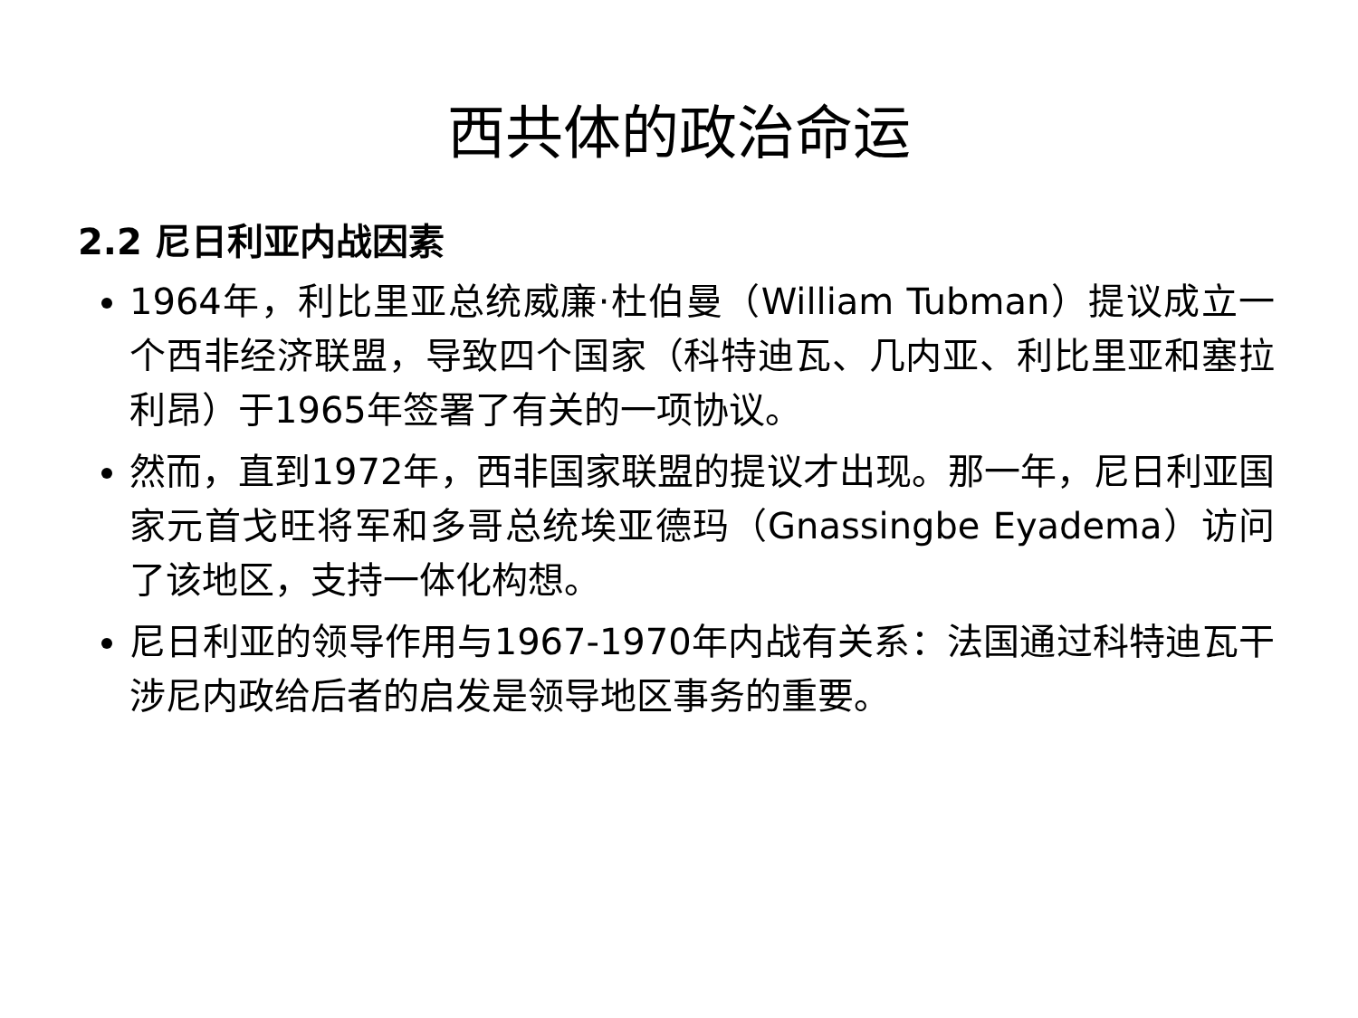西共体的政治命运
2.2 尼日利亚内战因素
1964年，利比里亚总统威廉·杜伯曼（William Tubman）提议成立一个西非经济联盟，导致四个国家（科特迪瓦、几内亚、利比里亚和塞拉利昂）于1965年签署了有关的一项协议。
然而，直到1972年，西非国家联盟的提议才出现。那一年，尼日利亚国家元首戈旺将军和多哥总统埃亚德玛（Gnassingbe Eyadema）访问了该地区，支持一体化构想。
尼日利亚的领导作用与1967-1970年内战有关系：法国通过科特迪瓦干涉尼内政给后者的启发是领导地区事务的重要。